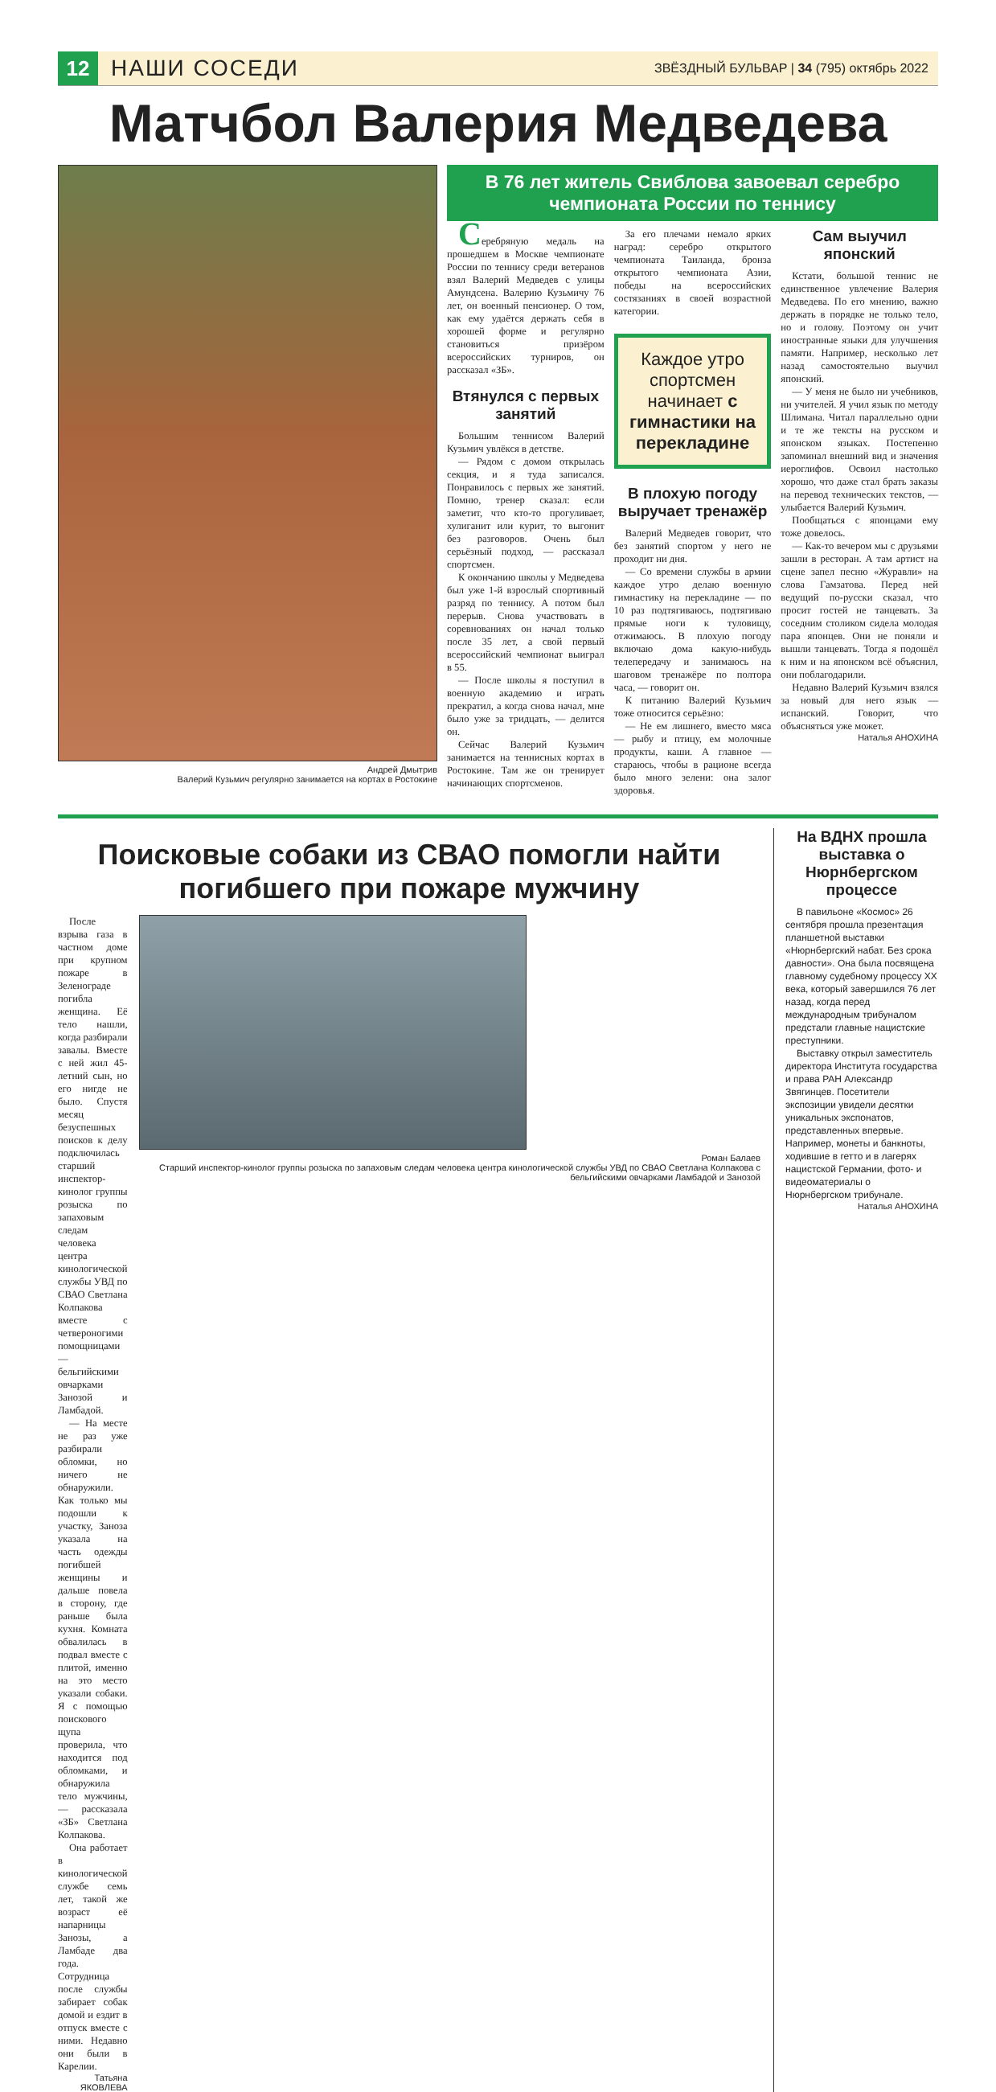12
НАШИ СОСЕДИ
ЗВЁЗДНЫЙ БУЛЬВАР | 34 (795) октябрь 2022
Матчбол Валерия Медведева
Андрей Дмытрив
Валерий Кузьмич регулярно занимается на кортах в Ростокине
В 76 лет житель Свиблова завоевал серебро чемпионата России по теннису
Серебряную медаль на прошедшем в Москве чемпионате России по теннису среди ветеранов взял Валерий Медведев с улицы Амундсена. Валерию Кузьмичу 76 лет, он военный пенсионер. О том, как ему удаётся держать себя в хорошей форме и регулярно становиться призёром всероссийских турниров, он рассказал «ЗБ».
Втянулся с первых занятий
Большим теннисом Валерий Кузьмич увлёкся в детстве.
— Рядом с домом открылась секция, и я туда записался. Понравилось с первых же занятий. Помню, тренер сказал: если заметит, что кто-то прогуливает, хулиганит или курит, то выгонит без разговоров. Очень был серьёзный подход, — рассказал спортсмен.
К окончанию школы у Медведева был уже 1-й взрослый спортивный разряд по теннису. А потом был перерыв. Снова участвовать в соревнованиях он начал только после 35 лет, а свой первый всероссийский чемпионат выиграл в 55.
— После школы я поступил в военную академию и играть прекратил, а когда снова начал, мне было уже за тридцать, — делится он.
Сейчас Валерий Кузьмич занимается на теннисных кортах в Ростокине. Там же он тренирует начинающих спортсменов.
За его плечами немало ярких наград: серебро открытого чемпионата Таиланда, бронза открытого чемпионата Азии, победы на всероссийских состязаниях в своей возрастной категории.
Каждое утро спортсмен начинает с гимнастики на перекладине
В плохую погоду выручает тренажёр
Валерий Медведев говорит, что без занятий спортом у него не проходит ни дня.
— Со времени службы в армии каждое утро делаю военную гимнастику на перекладине — по 10 раз подтягиваюсь, подтягиваю прямые ноги к туловищу, отжимаюсь. В плохую погоду включаю дома какую-нибудь телепередачу и занимаюсь на шаговом тренажёре по полтора часа, — говорит он.
К питанию Валерий Кузьмич тоже относится серьёзно:
— Не ем лишнего, вместо мяса — рыбу и птицу, ем молочные продукты, каши. А главное — стараюсь, чтобы в рационе всегда было много зелени: она залог здоровья.
Сам выучил японский
Кстати, большой теннис не единственное увлечение Валерия Медведева. По его мнению, важно держать в порядке не только тело, но и голову. Поэтому он учит иностранные языки для улучшения памяти. Например, несколько лет назад самостоятельно выучил японский.
— У меня не было ни учебников, ни учителей. Я учил язык по методу Шлимана. Читал параллельно одни и те же тексты на русском и японском языках. Постепенно запоминал внешний вид и значения иероглифов. Освоил настолько хорошо, что даже стал брать заказы на перевод технических текстов, — улыбается Валерий Кузьмич.
Пообщаться с японцами ему тоже довелось.
— Как-то вечером мы с друзьями зашли в ресторан. А там артист на сцене запел песню «Журавли» на слова Гамзатова. Перед ней ведущий по-русски сказал, что просит гостей не танцевать. За соседним столиком сидела молодая пара японцев. Они не поняли и вышли танцевать. Тогда я подошёл к ним и на японском всё объяснил, они поблагодарили.
Недавно Валерий Кузьмич взялся за новый для него язык — испанский. Говорит, что объясняться уже может.
Наталья АНОХИНА
Поисковые собаки из СВАО помогли найти погибшего при пожаре мужчину
После взрыва газа в частном доме при крупном пожаре в Зеленограде погибла женщина. Её тело нашли, когда разбирали завалы. Вместе с ней жил 45-летний сын, но его нигде не было. Спустя месяц безуспешных поисков к делу подключилась старший инспектор-кинолог группы розыска по запаховым следам человека центра кинологической службы УВД по СВАО Светлана Колпакова вместе с четвероногими помощницами — бельгийскими овчарками Занозой и Ламбадой.
— На месте не раз уже разбирали обломки, но ничего не обнаружили. Как только мы подошли к участку, Заноза указала на часть одежды погибшей женщины и дальше повела в сторону, где раньше была кухня. Комната обвалилась в подвал вместе с плитой, именно на это место указали собаки. Я с помощью поискового щупа проверила, что находится под обломками, и обнаружила тело мужчины, — рассказала «ЗБ» Светлана Колпакова.
Она работает в кинологической службе семь лет, такой же возраст её напарницы Занозы, а Ламбаде два года. Сотрудница после службы забирает собак домой и ездит в отпуск вместе с ними. Недавно они были в Карелии.
Татьяна ЯКОВЛЕВА
Роман Балаев
Старший инспектор-кинолог группы розыска по запаховым следам человека центра кинологической службы УВД по СВАО Светлана Колпакова с бельгийскими овчарками Ламбадой и Занозой
На ВДНХ прошла выставка о Нюрнбергском процессе
В павильоне «Космос» 26 сентября прошла презентация планшетной выставки «Нюрнбергский набат. Без срока давности». Она была посвящена главному судебному процессу XX века, который завершился 76 лет назад, когда перед международным трибуналом предстали главные нацистские преступники.
Выставку открыл заместитель директора Института государства и права РАН Александр Звягинцев. Посетители экспозиции увидели десятки уникальных экспонатов, представленных впервые. Например, монеты и банкноты, ходившие в гетто и в лагерях нацистской Германии, фото- и видеоматериалы о Нюрнбергском трибунале.
Наталья АНОХИНА